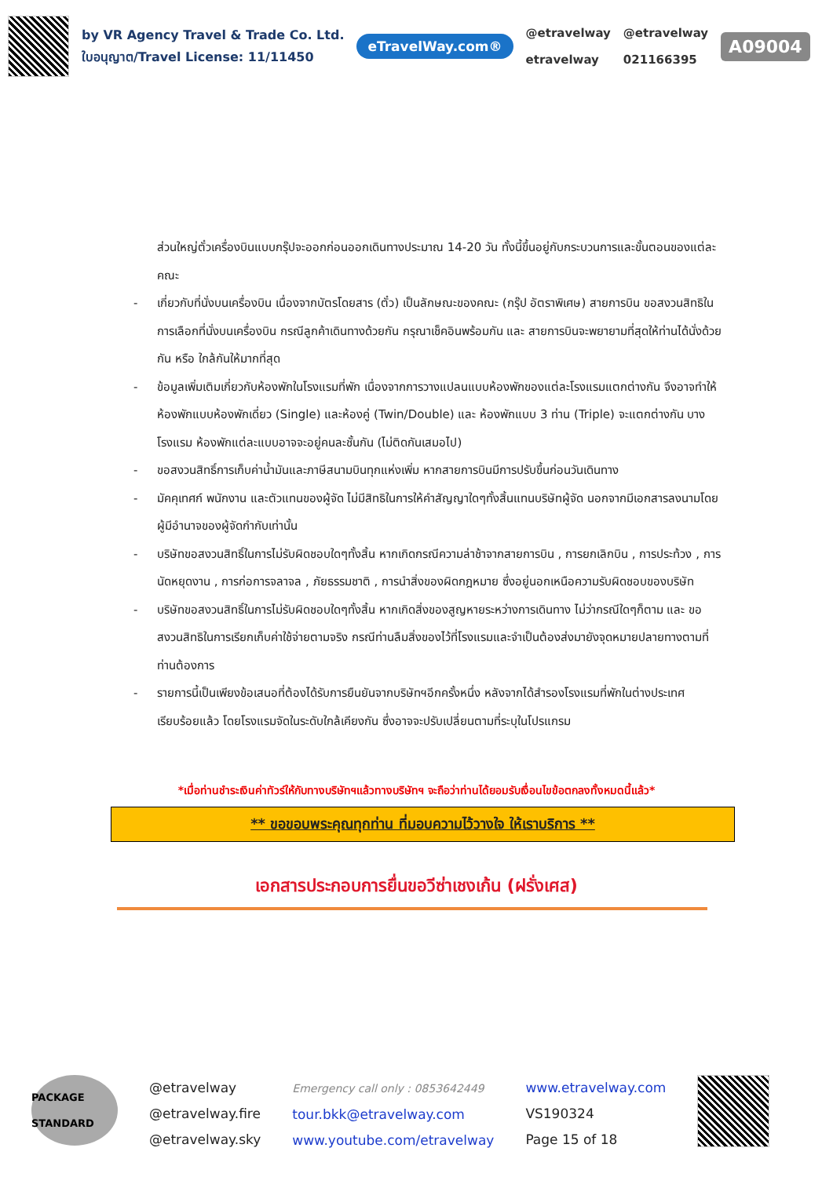by VR Agency Travel & Trade Co. Ltd.
ใบอนุญาต/Travel License: 11/11450
eTravelWay.com®
@etravelway
etravelway
@etravelway
021166395
A09004
ส่วนใหญ่ตั๋วเครื่องบินแบบกรุ๊ปจะออกก่อนออกเดินทางประมาณ 14-20 วัน ทั้งนี้ขึ้นอยู่กับกระบวนการและขั้นตอนของแต่ละคณะ
- เกี่ยวกับที่นั่งบนเครื่องบิน เนื่องจากบัตรโดยสาร (ตั๋ว) เป็นลักษณะของคณะ (กรุ๊ป อัตราพิเศษ) สายการบิน ขอสงวนสิทธิในการเลือกที่นั่งบนเครื่องบิน กรณีลูกค้าเดินทางด้วยกัน กรุณาเช็คอินพร้อมกัน และ สายการบินจะพยายามที่สุดให้ท่านได้นั่งด้วยกัน หรือ ใกล้กันให้มากที่สุด
- ข้อมูลเพิ่มเติมเกี่ยวกับห้องพักในโรงแรมที่พัก เนื่องจากการวางแปลนแบบห้องพักของแต่ละโรงแรมแตกต่างกัน จึงอาจทำให้ห้องพักแบบห้องพักเดี่ยว (Single) และห้องคู่ (Twin/Double) และ ห้องพักแบบ 3 ท่าน (Triple) จะแตกต่างกัน บางโรงแรม ห้องพักแต่ละแบบอาจจะอยู่คนละชั้นกัน (ไม่ติดกันเสมอไป)
- ขอสงวนสิทธิ์การเก็บค่าน้ำมันและภาษีสนามบินทุกแห่งเพิ่ม หากสายการบินมีการปรับขึ้นก่อนวันเดินทาง
- มัคคุเทศก์ พนักงาน และตัวแทนของผู้จัด ไม่มีสิทธิในการให้คำสัญญาใดๆทั้งสิ้นแทนบริษัทผู้จัด นอกจากมีเอกสารลงนามโดยผู้มีอำนาจของผู้จัดกำกับเท่านั้น
- บริษัทขอสงวนสิทธิ์ในการไม่รับผิดชอบใดๆทั้งสิ้น หากเกิดกรณีความล่าช้าจากสายการบิน , การยกเลิกบิน , การประท้วง , การนัดหยุดงาน , การก่อการจลาจล , ภัยธรรมชาติ , การนำสิ่งของผิดกฎหมาย ซึ่งอยู่นอกเหนือความรับผิดชอบของบริษัท
- บริษัทขอสงวนสิทธิ์ในการไม่รับผิดชอบใดๆทั้งสิ้น หากเกิดสิ่งของสูญหายระหว่างการเดินทาง ไม่ว่ากรณีใดๆก็ตาม และ ขอสงวนสิทธิในการเรียกเก็บค่าใช้จ่ายตามจริง กรณีท่านลืมสิ่งของไว้ที่โรงแรมและจำเป็นต้องส่งมายังจุดหมายปลายทางตามที่ท่านต้องการ
- รายการนี้เป็นเพียงข้อเสนอที่ต้องได้รับการยืนยันจากบริษัทฯอีกครั้งหนึ่ง หลังจากได้สำรองโรงแรมที่พักในต่างประเทศเรียบร้อยแล้ว โดยโรงแรมจัดในระดับใกล้เคียงกัน ซึ่งอาจจะปรับเปลี่ยนตามที่ระบุในโปรแกรม
*เมื่อท่านชำระเงินค่าทัวร์ให้กับทางบริษัทฯแล้วทางบริษัทฯ จะถือว่าท่านได้ยอมรับเงื่อนไขข้อตกลงทั้งหมดนี้แล้ว*
** ขอขอบพระคุณทุกท่าน ที่มอบความไว้วางใจ ให้เราบริการ **
เอกสารประกอบการยื่นขอวีซ่าเชงเก้น (ฝรั่งเศส)
PACKAGE STANDARD
@etravelway
@etravelway.fire
@etravelway.sky
Emergency call only : 0853642449
tour.bkk@etravelway.com
www.youtube.com/etravelway
www.etravelway.com
VS190324
Page 15 of 18